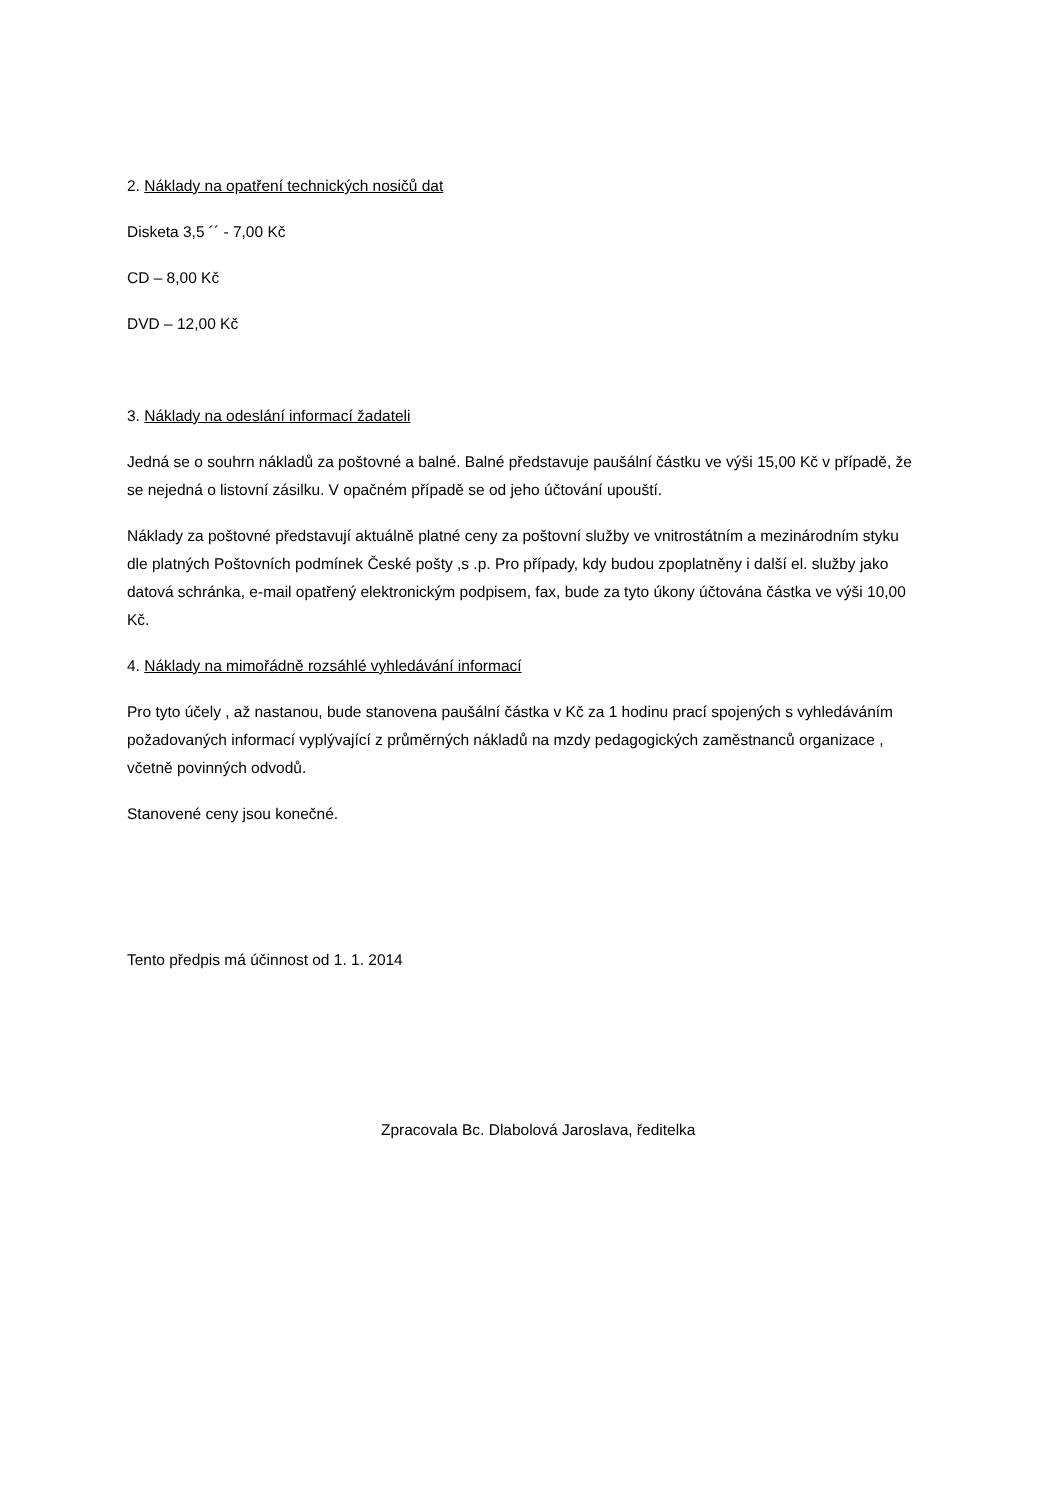2. Náklady na opatření technických nosičů dat
Disketa 3,5 ´´ - 7,00 Kč
CD – 8,00 Kč
DVD – 12,00 Kč
3. Náklady na odeslání informací žadateli
Jedná se o souhrn nákladů za poštovné a balné. Balné představuje paušální částku ve výši 15,00 Kč v případě, že se nejedná o listovní zásilku. V opačném případě se od jeho účtování upouští.
Náklady za poštovné představují aktuálně platné ceny za poštovní služby ve vnitrostátním a mezinárodním styku dle platných Poštovních podmínek České pošty ,s .p. Pro případy, kdy budou zpoplatněny i další el. služby jako datová schránka, e-mail opatřený elektronickým podpisem, fax, bude za tyto úkony účtována částka ve výši 10,00 Kč.
4. Náklady na mimořádně rozsáhlé vyhledávání informací
Pro tyto účely , až nastanou, bude stanovena paušální částka v Kč za 1 hodinu prací spojených s vyhledáváním požadovaných informací vyplývající z průměrných nákladů na mzdy pedagogických zaměstnanců organizace , včetně povinných odvodů.
Stanovené ceny jsou konečné.
Tento předpis má účinnost od 1. 1. 2014
Zpracovala Bc. Dlabolová Jaroslava, ředitelka